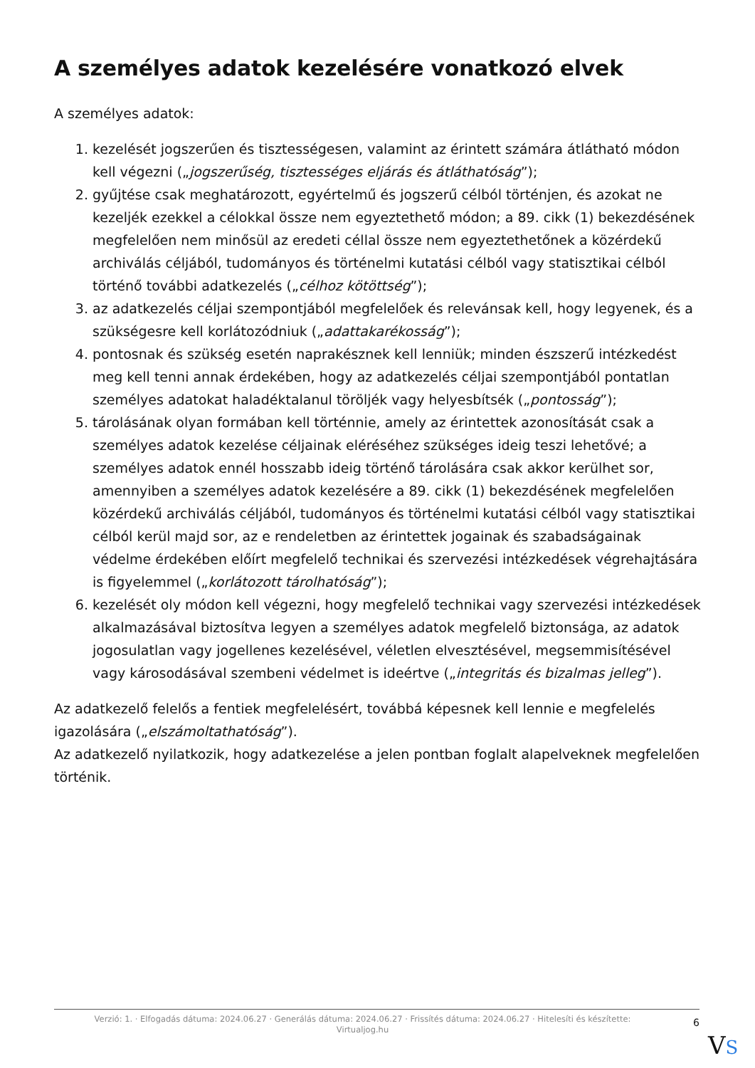A személyes adatok kezelésére vonatkozó elvek
A személyes adatok:
1. kezelését jogszerűen és tisztességesen, valamint az érintett számára átlátható módon kell végezni („jogszerűség, tisztességes eljárás és átláthatóság”);
2. gyűjtése csak meghatározott, egyértelmű és jogszerű célból történjen, és azokat ne kezeljék ezekkel a célokkal össze nem egyeztethető módon; a 89. cikk (1) bekezdésének megfelelően nem minősül az eredeti céllal össze nem egyeztethetőnek a közérdekű archiválás céljából, tudományos és történelmi kutatási célból vagy statisztikai célból történő további adatkezelés („célhoz kötöttség”);
3. az adatkezelés céljai szempontjából megfelelőek és relevánsak kell, hogy legyenek, és a szükségesre kell korlátozódniuk („adattakarékosság”);
4. pontosnak és szükség esetén naprakésznek kell lenniük; minden észszerű intézkedést meg kell tenni annak érdekében, hogy az adatkezelés céljai szempontjából pontatlan személyes adatokat haladéktalanul töröljék vagy helyesbítsék („pontosság”);
5. tárolásának olyan formában kell történnie, amely az érintettek azonosítását csak a személyes adatok kezelése céljainak eléréséhez szükséges ideig teszi lehetővé; a személyes adatok ennél hosszabb ideig történő tárolására csak akkor kerülhet sor, amennyiben a személyes adatok kezelésére a 89. cikk (1) bekezdésének megfelelően közérdekű archiválás céljából, tudományos és történelmi kutatási célból vagy statisztikai célból kerül majd sor, az e rendeletben az érintettek jogainak és szabadságainak védelme érdekében előírt megfelelő technikai és szervezési intézkedések végrehajtására is figyelemmel („korlátozott tárolhatóság”);
6. kezelését oly módon kell végezni, hogy megfelelő technikai vagy szervezési intézkedések alkalmazásával biztosítva legyen a személyes adatok megfelelő biztonsága, az adatok jogosulatlan vagy jogellenes kezelésével, véletlen elvesztésével, megsemmisítésével vagy károsodásával szembeni védelmet is ideértve („integritás és bizalmas jelleg”).
Az adatkezelő felelős a fentiek megfelelésért, továbbá képesnek kell lennie e megfelelés igazolására („elszámoltathatóság”).
Az adatkezelő nyilatkozik, hogy adatkezelése a jelen pontban foglalt alapelveknek megfelelően történik.
Verzió: 1. · Elfogadás dátuma: 2024.06.27 · Generálás dátuma: 2024.06.27 · Frissítés dátuma: 2024.06.27 · Hitelesíti és készítette:
Virtualjog.hu
6
VS